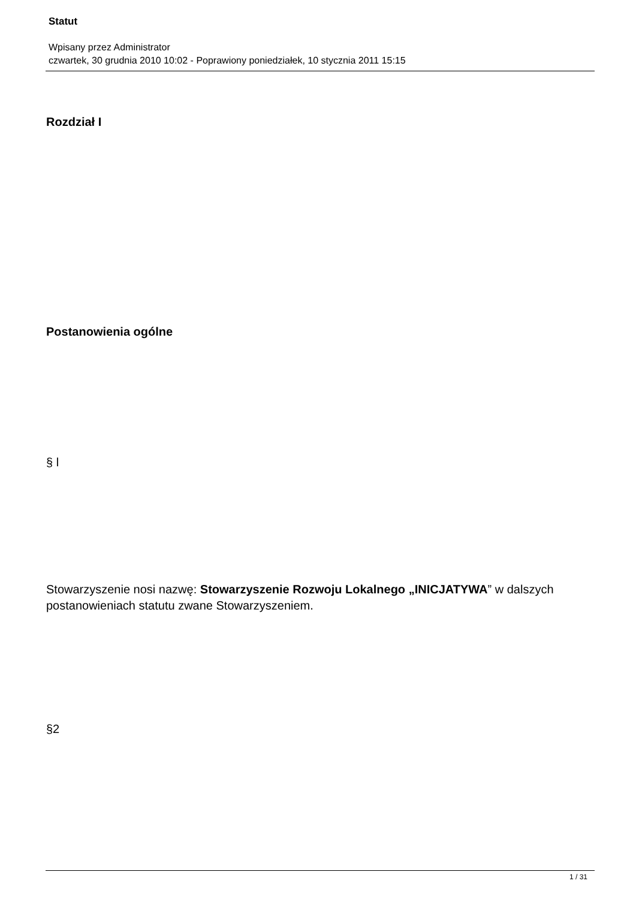Statut
Wpisany przez Administrator
czwartek, 30 grudnia 2010 10:02 - Poprawiony poniedziałek, 10 stycznia 2011 15:15
Rozdział I
Postanowienia ogólne
§ l
Stowarzyszenie nosi nazwę: Stowarzyszenie Rozwoju Lokalnego „INICJATYWA” w dalszych postanowieniach statutu zwane Stowarzyszeniem.
§2
1 / 31